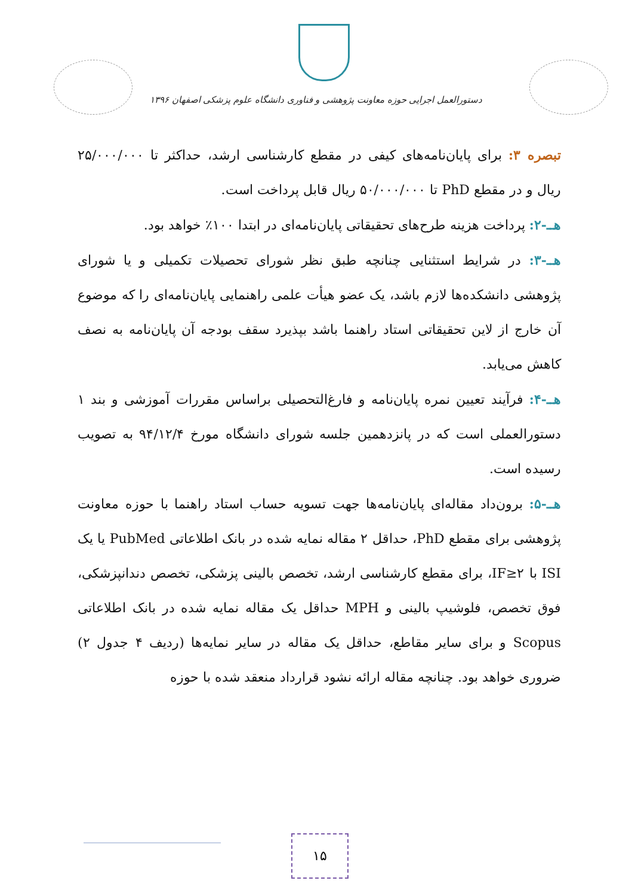دستورالعمل اجرایی حوزه معاونت پژوهشی و فناوری دانشگاه علوم پزشکی اصفهان ۱۳۹۶
تبصره ۳: برای پایان‌نامه‌های کیفی در مقطع کارشناسی ارشد، حداکثر تا ۲۵/۰۰۰/۰۰۰ ریال و در مقطع PhD تا ۵۰/۰۰۰/۰۰۰ ریال قابل پرداخت است.
هــ-۲: پرداخت هزینه طرح‌های تحقیقاتی پایان‌نامه‌ای در ابتدا ۱۰۰٪ خواهد بود.
هــ-۳: در شرایط استثنایی چنانچه طبق نظر شورای تحصیلات تکمیلی و یا شورای پژوهشی دانشکده‌ها لازم باشد، یک عضو هیأت علمی راهنمایی پایان‌نامه‌ای را که موضوع آن خارج از لاین تحقیقاتی استاد راهنما باشد بپذیرد سقف بودجه آن پایان‌نامه به نصف کاهش می‌یابد.
هــ-۴: فرآیند تعیین نمره پایان‌نامه و فارغ‌التحصیلی براساس مقررات آموزشی و بند ۱ دستورالعملی است که در پانزدهمین جلسه شورای دانشگاه مورخ ۹۴/۱۲/۴ به تصویب رسیده است.
هــ-۵: برون‌داد مقاله‌ای پایان‌نامه‌ها جهت تسویه حساب استاد راهنما با حوزه معاونت پژوهشی برای مقطع PhD، حداقل ۲ مقاله نمایه شده در بانک اطلاعاتی PubMed یا یک ISI با IF≥۲، برای مقطع کارشناسی ارشد، تخصص بالینی پزشکی، تخصص دندانپزشکی، فوق تخصص، فلوشیپ بالینی و MPH حداقل یک مقاله نمایه شده در بانک اطلاعاتی Scopus و برای سایر مقاطع، حداقل یک مقاله در سایر نمایه‌ها (ردیف ۴ جدول ۲) ضروری خواهد بود. چنانچه مقاله ارائه نشود قرارداد منعقد شده با حوزه
۱۵